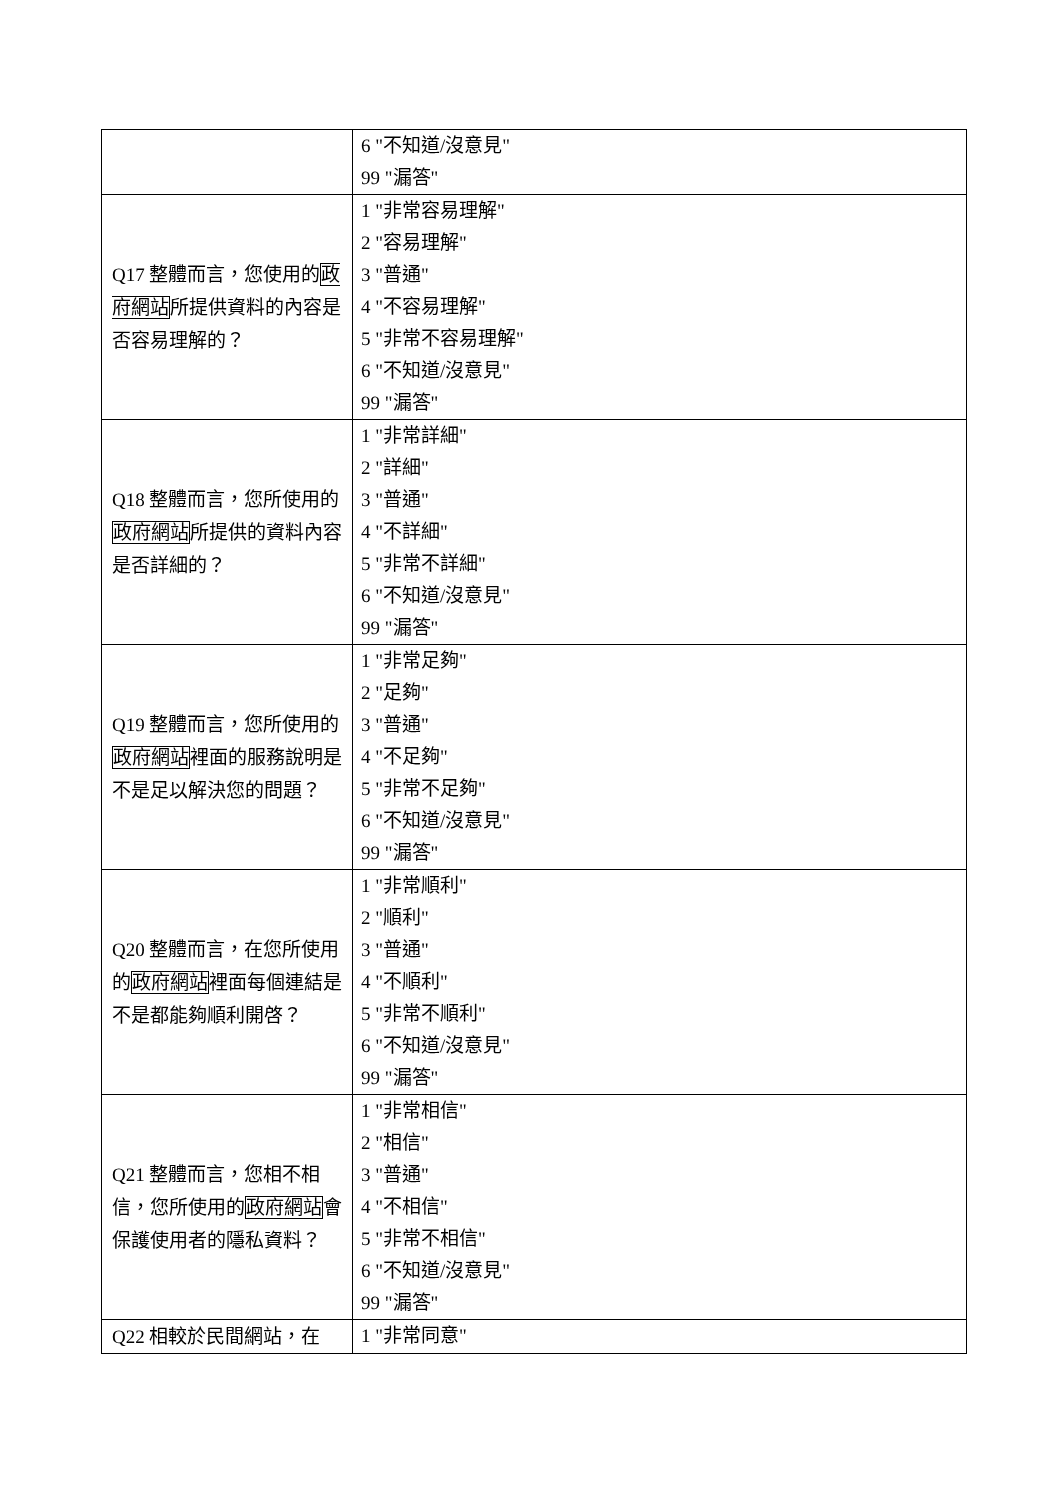| | 6 "不知道/沒意見" 99 "漏答" |
| Q17 整體而言，您使用的 政府網站 所提供資料的內容是否容易理解的？ | 1 "非常容易理解" 2 "容易理解" 3 "普通" 4 "不容易理解" 5 "非常不容易理解" 6 "不知道/沒意見" 99 "漏答" |
| Q18 整體而言，您所使用的 政府網站 所提供的資料內容是否詳細的？ | 1 "非常詳細" 2 "詳細" 3 "普通" 4 "不詳細" 5 "非常不詳細" 6 "不知道/沒意見" 99 "漏答" |
| Q19 整體而言，您所使用的 政府網站 裡面的服務說明是不是足以解決您的問題？ | 1 "非常足夠" 2 "足夠" 3 "普通" 4 "不足夠" 5 "非常不足夠" 6 "不知道/沒意見" 99 "漏答" |
| Q20 整體而言，在您所使用的 政府網站 裡面每個連結是不是都能夠順利開啓？ | 1 "非常順利" 2 "順利" 3 "普通" 4 "不順利" 5 "非常不順利" 6 "不知道/沒意見" 99 "漏答" |
| Q21 整體而言，您相不相信，您所使用的 政府網站 會保護使用者的隱私資料？ | 1 "非常相信" 2 "相信" 3 "普通" 4 "不相信" 5 "非常不相信" 6 "不知道/沒意見" 99 "漏答" |
| Q22 相較於民間網站，在 | 1 "非常同意" |